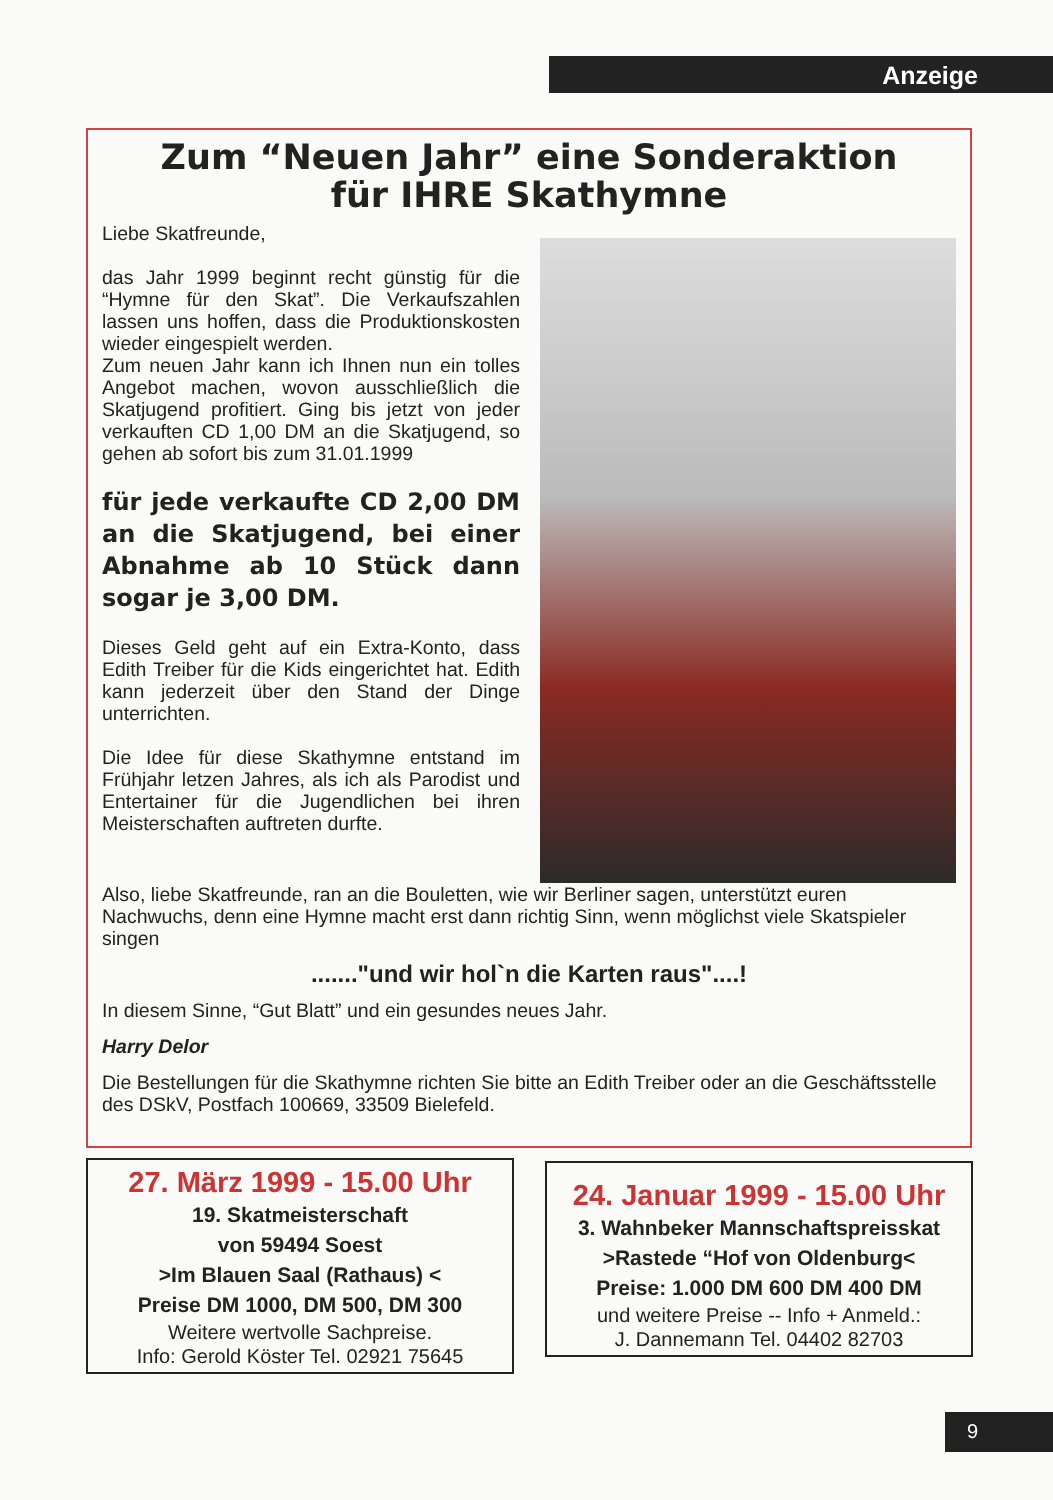Anzeige
Zum “Neuen Jahr” eine Sonderaktion
für IHRE Skathymne
Liebe Skatfreunde,
das Jahr 1999 beginnt recht günstig für die “Hymne für den Skat”. Die Verkaufszahlen lassen uns hoffen, dass die Produktionskosten wieder eingespielt werden.
Zum neuen Jahr kann ich Ihnen nun ein tolles Angebot machen, wovon ausschließlich die Skatjugend profitiert. Ging bis jetzt von jeder verkauften CD 1,00 DM an die Skatjugend, so gehen ab sofort bis zum 31.01.1999
für jede verkaufte CD 2,00 DM an die Skatjugend, bei einer Abnahme ab 10 Stück dann sogar je 3,00 DM.
Dieses Geld geht auf ein Extra-Konto, dass Edith Treiber für die Kids eingerichtet hat. Edith kann jederzeit über den Stand der Dinge unterrichten.
Die Idee für diese Skathymne entstand im Frühjahr letzen Jahres, als ich als Parodist und Entertainer für die Jugendlichen bei ihren Meisterschaften auftreten durfte.
Also, liebe Skatfreunde, ran an die Bouletten, wie wir Berliner sagen, unterstützt euren Nachwuchs, denn eine Hymne macht erst dann richtig Sinn, wenn möglichst viele Skatspieler singen
......."und wir hol`n die Karten raus"....!
In diesem Sinne, “Gut Blatt” und ein gesundes neues Jahr.
Harry Delor
Die Bestellungen für die Skathymne richten Sie bitte an Edith Treiber oder an die Geschäftsstelle des DSkV, Postfach 100669, 33509 Bielefeld.
27. März 1999 - 15.00 Uhr
19. Skatmeisterschaft
von 59494 Soest
>Im Blauen Saal (Rathaus) <
Preise DM 1000, DM 500, DM 300
Weitere wertvolle Sachpreise.
Info: Gerold Köster Tel. 02921 75645
24. Januar 1999 - 15.00 Uhr
3. Wahnbeker Mannschaftspreisskat
>Rastede “Hof von Oldenburg<
Preise: 1.000 DM 600 DM 400 DM
und weitere Preise -- Info + Anmeld.:
J. Dannemann Tel. 04402 82703
9